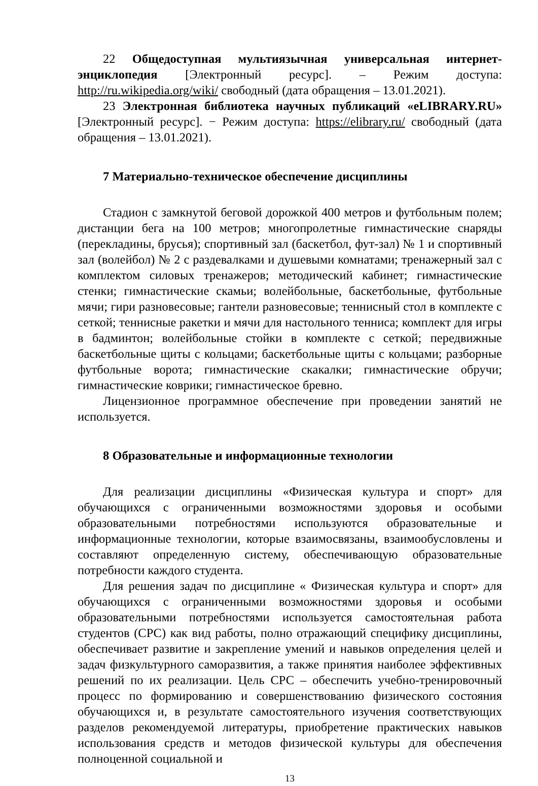22 Общедоступная мультиязычная универсальная интернет-энциклопедия [Электронный ресурс]. – Режим доступа: http://ru.wikipedia.org/wiki/ свободный (дата обращения – 13.01.2021).
23 Электронная библиотека научных публикаций «eLIBRARY.RU» [Электронный ресурс]. − Режим доступа: https://elibrary.ru/ свободный (дата обращения – 13.01.2021).
7 Материально-техническое обеспечение дисциплины
Стадион с замкнутой беговой дорожкой 400 метров и футбольным полем; дистанции бега на 100 метров; многопролетные гимнастические снаряды (перекладины, брусья); спортивный зал (баскетбол, фут-зал) № 1 и спортивный зал (волейбол) № 2 с раздевалками и душевыми комнатами; тренажерный зал с комплектом силовых тренажеров; методический кабинет; гимнастические стенки; гимнастические скамьи; волейбольные, баскетбольные, футбольные мячи; гири разновесовые; гантели разновесовые; теннисный стол в комплекте с сеткой; теннисные ракетки и мячи для настольного тенниса; комплект для игры в бадминтон; волейбольные стойки в комплекте с сеткой; передвижные баскетбольные щиты с кольцами; баскетбольные щиты с кольцами; разборные футбольные ворота; гимнастические скакалки; гимнастические обручи; гимнастические коврики; гимнастическое бревно.
Лицензионное программное обеспечение при проведении занятий не используется.
8 Образовательные и информационные технологии
Для реализации дисциплины «Физическая культура и спорт» для обучающихся с ограниченными возможностями здоровья и особыми образовательными потребностями используются образовательные и информационные технологии, которые взаимосвязаны, взаимообусловлены и составляют определенную систему, обеспечивающую образовательные потребности каждого студента.
Для решения задач по дисциплине « Физическая культура и спорт» для обучающихся с ограниченными возможностями здоровья и особыми образовательными потребностями используется самостоятельная работа студентов (СРС) как вид работы, полно отражающий специфику дисциплины, обеспечивает развитие и закрепление умений и навыков определения целей и задач физкультурного саморазвития, а также принятия наиболее эффективных решений по их реализации. Цель СРС – обеспечить учебно-тренировочный процесс по формированию и совершенствованию физического состояния обучающихся и, в результате самостоятельного изучения соответствующих разделов рекомендуемой литературы, приобретение практических навыков использования средств и методов физической культуры для обеспечения полноценной социальной и
13